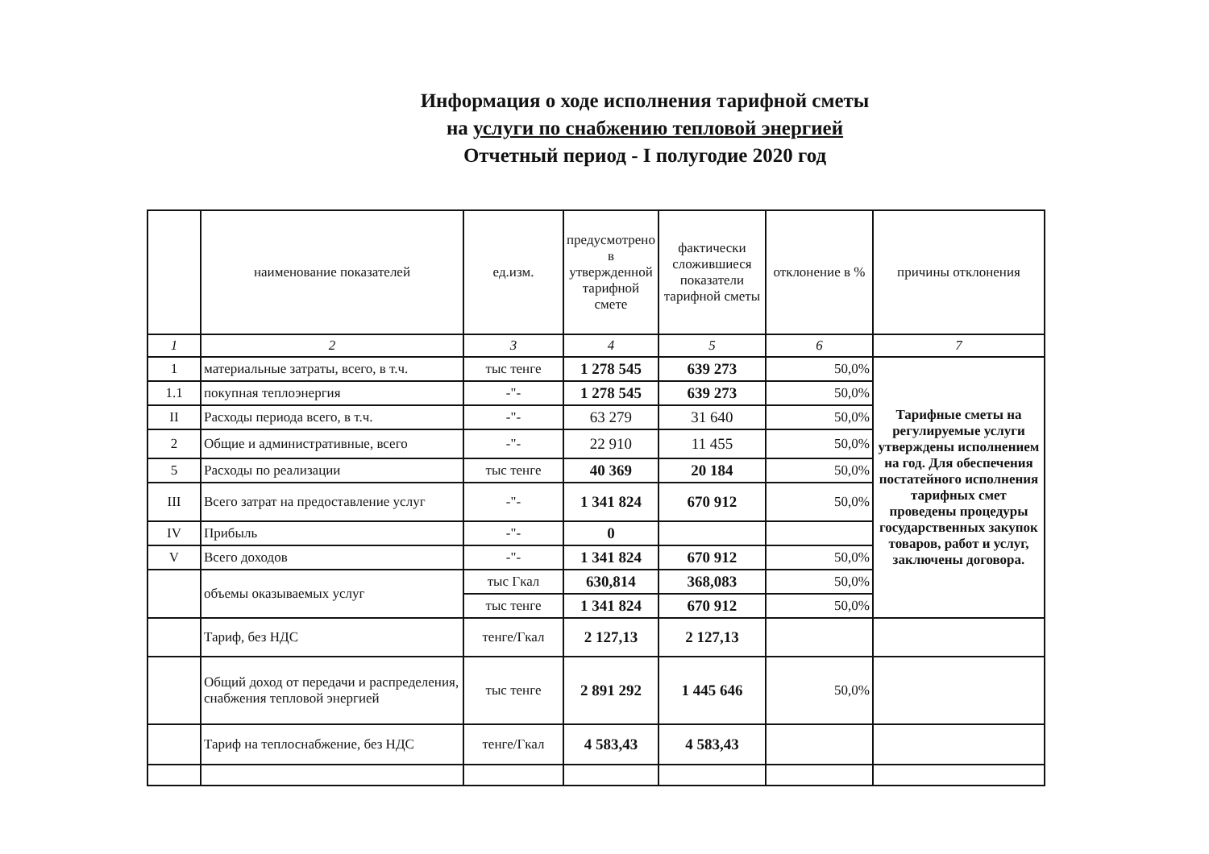Информация о ходе исполнения тарифной сметы
на услуги по снабжению тепловой энергией
Отчетный период - I полугодие 2020 год
| | наименование показателей | ед.изм. | предусмотрено в утвержденной тарифной смете | фактически сложившиеся показатели тарифной сметы | отклонение в % | причины отклонения |
| --- | --- | --- | --- | --- | --- | --- |
| 1 | 2 | 3 | 4 | 5 | 6 | 7 |
| 1 | материальные затраты, всего, в т.ч. | тыс тенге | 1 278 545 | 639 273 | 50,0% | Тарифные сметы на регулируемые услуги утверждены исполнением на год. Для обеспечения постатейного исполнения тарифных смет проведены процедуры государственных закупок товаров, работ и услуг, заключены договора. |
| 1.1 | покупная теплоэнергия | -"- | 1 278 545 | 639 273 | 50,0% | |
| II | Расходы периода всего, в т.ч. | -"- | 63 279 | 31 640 | 50,0% | |
| 2 | Общие и административные, всего | -"- | 22 910 | 11 455 | 50,0% | |
| 5 | Расходы по реализации | тыс тенге | 40 369 | 20 184 | 50,0% | |
| III | Всего затрат на предоставление услуг | -"- | 1 341 824 | 670 912 | 50,0% | |
| IV | Прибыль | -"- | 0 | | | |
| V | Всего доходов | -"- | 1 341 824 | 670 912 | 50,0% | |
| | объемы оказываемых услуг | тыс Гкал | 630,814 | 368,083 | 50,0% | |
| | | тыс тенге | 1 341 824 | 670 912 | 50,0% | |
| | Тариф, без НДС | тенге/Гкал | 2 127,13 | 2 127,13 | | |
| | Общий доход от передачи и распределения, снабжения тепловой энергией | тыс тенге | 2 891 292 | 1 445 646 | 50,0% | |
| | Тариф на теплоснабжение, без НДС | тенге/Гкал | 4 583,43 | 4 583,43 | | |